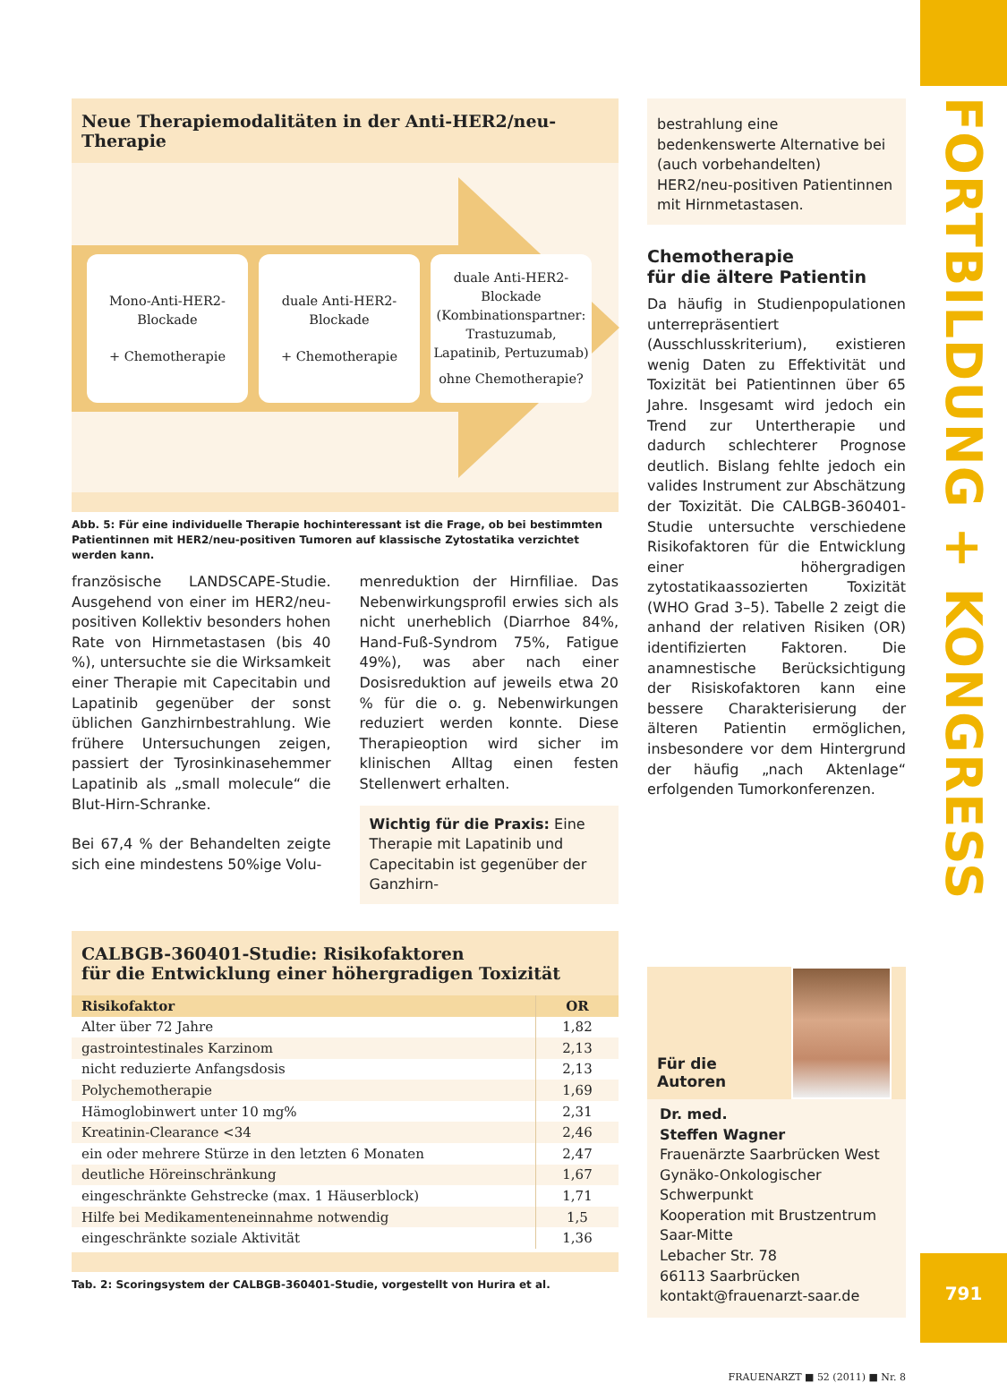Neue Therapiemodalitäten in der Anti-HER2/neu-Therapie
Mono-Anti-HER2-
Blockade
+ Chemotherapie
duale Anti-HER2-
Blockade
+ Chemotherapie
duale Anti-HER2-
Blockade
(Kombinationspartner:
Trastuzumab,
Lapatinib, Pertuzumab)
ohne Chemotherapie?
Abb. 5: Für eine individuelle Therapie hochinteressant ist die Frage, ob bei bestimmten Patientinnen mit HER2/neu-positiven Tumoren auf klassische Zytostatika verzichtet werden kann.
französische LANDSCAPE-Studie. Ausgehend von einer im HER2/neu-positiven Kollektiv besonders hohen Rate von Hirnmetastasen (bis 40 %), untersuchte sie die Wirksamkeit einer Therapie mit Capecitabin und Lapatinib gegenüber der sonst üblichen Ganzhirnbestrahlung. Wie frühere Untersuchungen zeigen, passiert der Tyrosinkinasehemmer Lapatinib als „small molecule“ die Blut-Hirn-Schranke.
Bei 67,4 % der Behandelten zeigte sich eine mindestens 50%ige Volu-
menreduktion der Hirnfiliae. Das Nebenwirkungsprofil erwies sich als nicht unerheblich (Diarrhoe 84%, Hand-Fuß-Syndrom 75%, Fatigue 49%), was aber nach einer Dosisreduktion auf jeweils etwa 20 % für die o. g. Nebenwirkungen reduziert werden konnte. Diese Therapieoption wird sicher im klinischen Alltag einen festen Stellenwert erhalten.
Wichtig für die Praxis: Eine Therapie mit Lapatinib und Capecitabin ist gegenüber der Ganzhirn-
bestrahlung eine bedenkenswerte Alternative bei (auch vorbehandelten) HER2/neu-positiven Patientinnen mit Hirnmetastasen.
Chemotherapie
für die ältere Patientin
Da häufig in Studienpopulationen unterrepräsentiert (Ausschlusskriterium), existieren wenig Daten zu Effektivität und Toxizität bei Patientinnen über 65 Jahre. Insgesamt wird jedoch ein Trend zur Untertherapie und dadurch schlechterer Prognose deutlich. Bislang fehlte jedoch ein valides Instrument zur Abschätzung der Toxizität. Die CALBGB-360401-Studie untersuchte verschiedene Risikofaktoren für die Entwicklung einer höhergradigen zytostatikaassozierten Toxizität (WHO Grad 3–5). Tabelle 2 zeigt die anhand der relativen Risiken (OR) identifizierten Faktoren. Die anamnestische Berücksichtigung der Risiskofaktoren kann eine bessere Charakterisierung der älteren Patientin ermöglichen, insbesondere vor dem Hintergrund der häufig „nach Aktenlage“ erfolgenden Tumorkonferenzen.
CALBGB-360401-Studie: Risikofaktoren
für die Entwicklung einer höhergradigen Toxizität
| Risikofaktor | OR |
| --- | --- |
| Alter über 72 Jahre | 1,82 |
| gastrointestinales Karzinom | 2,13 |
| nicht reduzierte Anfangsdosis | 2,13 |
| Polychemotherapie | 1,69 |
| Hämoglobinwert unter 10 mg% | 2,31 |
| Kreatinin-Clearance <34 | 2,46 |
| ein oder mehrere Stürze in den letzten 6 Monaten | 2,47 |
| deutliche Höreinschränkung | 1,67 |
| eingeschränkte Gehstrecke (max. 1 Häuserblock) | 1,71 |
| Hilfe bei Medikamenteneinnahme notwendig | 1,5 |
| eingeschränkte soziale Aktivität | 1,36 |
Tab. 2: Scoringsystem der CALBGB-360401-Studie, vorgestellt von Hurira et al.
Für die Autoren
Dr. med.
Steffen Wagner
Frauenärzte Saarbrücken West
Gynäko-Onkologischer
Schwerpunkt
Kooperation mit Brustzentrum
Saar-Mitte
Lebacher Str. 78
66113 Saarbrücken
kontakt@frauenarzt-saar.de
FRAUENARZT ■ 52 (2011) ■ Nr. 8
FORTBILDUNG + KONGRESS
791